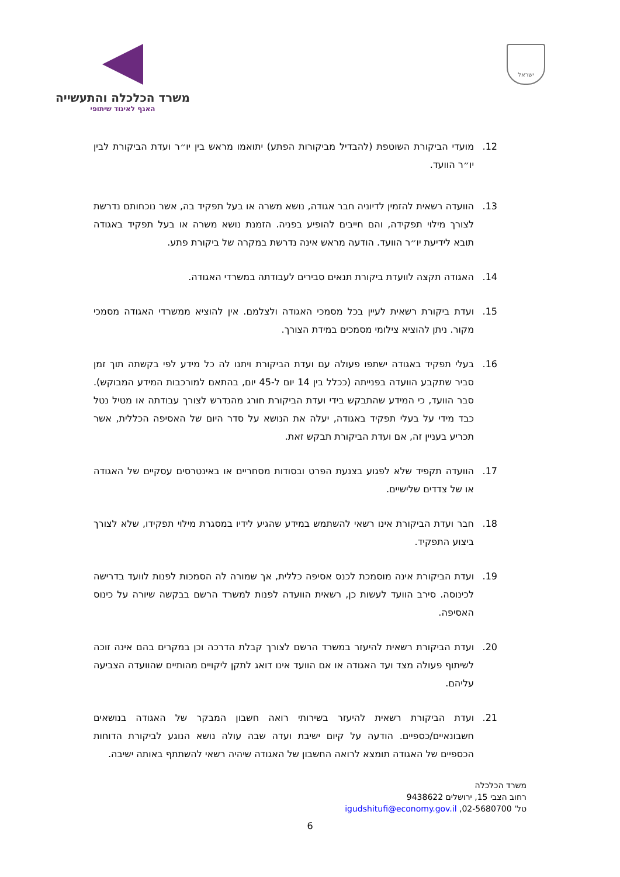ישראל
משרד הכלכלה והתעשייה
האגף לאיגוד שיתופי
12. מועדי הביקורת השוטפת (להבדיל מביקורות הפתע) יתואמו מראש בין יו״ר ועדת הביקורת לבין יו״ר הוועד.
13. הוועדה רשאית להזמין לדיוניה חבר אגודה, נושא משרה או בעל תפקיד בה, אשר נוכחותם נדרשת לצורך מילוי תפקידה, והם חייבים להופיע בפניה. הזמנת נושא משרה או בעל תפקיד באגודה תובא לידיעת יו״ר הוועד. הודעה מראש אינה נדרשת במקרה של ביקורת פתע.
14. האגודה תקצה לוועדת ביקורת תנאים סבירים לעבודתה במשרדי האגודה.
15. ועדת ביקורת רשאית לעיין בכל מסמכי האגודה ולצלמם. אין להוציא ממשרדי האגודה מסמכי מקור. ניתן להוציא צילומי מסמכים במידת הצורך.
16. בעלי תפקיד באגודה ישתפו פעולה עם ועדת הביקורת ויתנו לה כל מידע לפי בקשתה תוך זמן סביר שתקבע הוועדה בפנייתה (ככלל בין 14 יום ל-45 יום, בהתאם למורכבות המידע המבוקש). סבר הוועד, כי המידע שהתבקש בידי ועדת הביקורת חורג מהנדרש לצורך עבודתה או מטיל נטל כבד מידי על בעלי תפקיד באגודה, יעלה את הנושא על סדר היום של האסיפה הכללית, אשר תכריע בעניין זה, אם ועדת הביקורת תבקש זאת.
17. הוועדה תקפיד שלא לפגוע בצנעת הפרט ובסודות מסחריים או באינטרסים עסקיים של האגודה או של צדדים שלישיים.
18. חבר ועדת הביקורת אינו רשאי להשתמש במידע שהגיע לידיו במסגרת מילוי תפקידו, שלא לצורך ביצוע התפקיד.
19. ועדת הביקורת אינה מוסמכת לכנס אסיפה כללית, אך שמורה לה הסמכות לפנות לוועד בדרישה לכינוסה. סירב הוועד לעשות כן, רשאית הוועדה לפנות למשרד הרשם בבקשה שיורה על כינוס האסיפה.
20. ועדת הביקורת רשאית להיעזר במשרד הרשם לצורך קבלת הדרכה וכן במקרים בהם אינה זוכה לשיתוף פעולה מצד ועד האגודה או אם הוועד אינו דואג לתקן ליקויים מהותיים שהוועדה הצביעה עליהם.
21. ועדת הביקורת רשאית להיעזר בשירותי רואה חשבון המבקר של האגודה בנושאים חשבונאיים/כספיים. הודעה על קיום ישיבת ועדה שבה עולה נושא הנוגע לביקורת הדוחות הכספיים של האגודה תומצא לרואה החשבון של האגודה שיהיה רשאי להשתתף באותה ישיבה.
משרד הכלכלה
רחוב הצבי 15, ירושלים 9438622
טל' 02-5680700, igudshitufi@economy.gov.il
6